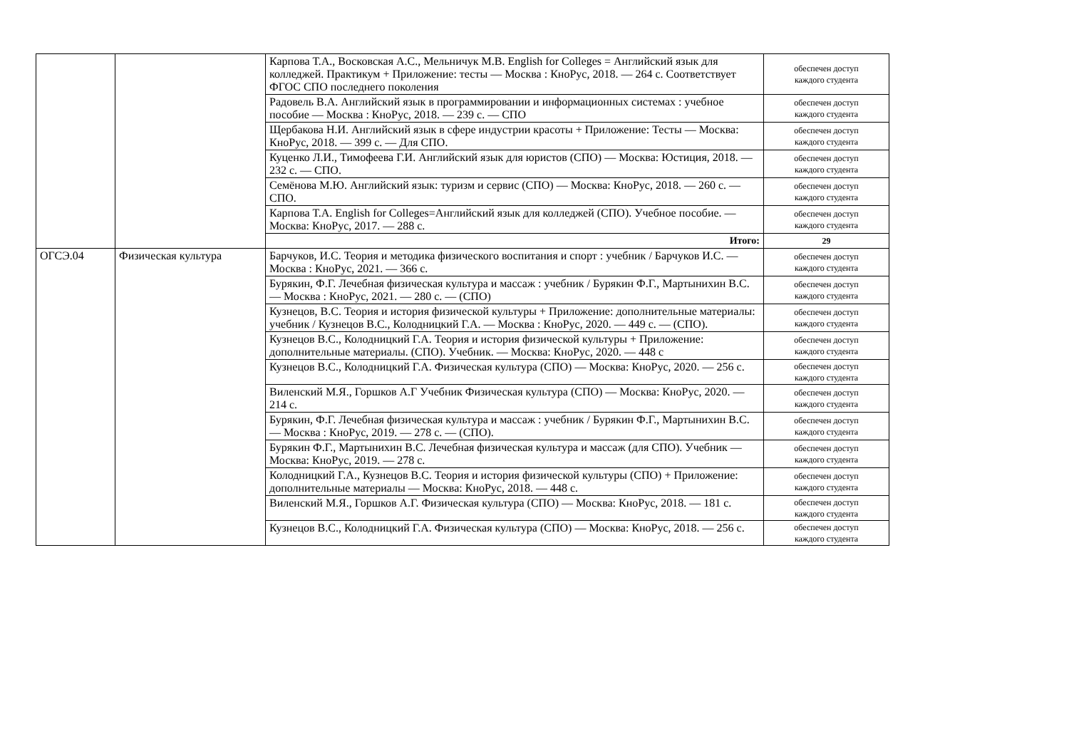| | | Карпова Т.А., Восковская А.С., Мельничук М.В. English for Colleges = Английский язык для колледжей. Практикум + Приложение: тесты — Москва : КноРус, 2018. — 264 с. Соответствует ФГОС СПО последнего поколения | обеспечен доступ каждого студента |
| | | Радовель В.А. Английский язык в программировании и информационных системах : учебное пособие — Москва : КноРус, 2018. — 239 с. — СПО | обеспечен доступ каждого студента |
| | | Щербакова Н.И. Английский язык в сфере индустрии красоты + Приложение: Тесты — Москва: КноРус, 2018. — 399 с. — Для СПО. | обеспечен доступ каждого студента |
| | | Куценко Л.И., Тимофеева Г.И. Английский язык для юристов (СПО) — Москва: Юстиция, 2018. — 232 с. — СПО. | обеспечен доступ каждого студента |
| | | Семёнова М.Ю. Английский язык: туризм и сервис (СПО) — Москва: КноРус, 2018. — 260 с. — СПО. | обеспечен доступ каждого студента |
| | | Карпова Т.А. English for Colleges=Английский язык для колледжей (СПО). Учебное пособие. — Москва: КноРус, 2017. — 288 с. | обеспечен доступ каждого студента |
| | | Итого: | 29 |
| ОГСЭ.04 | Физическая культура | Барчуков, И.С. Теория и методика физического воспитания и спорт : учебник / Барчуков И.С. — Москва : КноРус, 2021. — 366 с. | обеспечен доступ каждого студента |
| | | Бурякин, Ф.Г. Лечебная физическая культура и массаж : учебник / Бурякин Ф.Г., Мартынихин В.С. — Москва : КноРус, 2021. — 280 с. — (СПО) | обеспечен доступ каждого студента |
| | | Кузнецов, В.С. Теория и история физической культуры + Приложение: дополнительные материалы: учебник / Кузнецов В.С., Колодницкий Г.А. — Москва : КноРус, 2020. — 449 с. — (СПО). | обеспечен доступ каждого студента |
| | | Кузнецов В.С., Колодницкий Г.А. Теория и история физической культуры + Приложение: дополнительные материалы. (СПО). Учебник. — Москва: КноРус, 2020. — 448 с | обеспечен доступ каждого студента |
| | | Кузнецов В.С., Колодницкий Г.А. Физическая культура (СПО) — Москва: КноРус, 2020. — 256 с. | обеспечен доступ каждого студента |
| | | Виленский М.Я., Горшков А.Г Учебник Физическая культура (СПО) — Москва: КноРус, 2020. — 214 с. | обеспечен доступ каждого студента |
| | | Бурякин, Ф.Г. Лечебная физическая культура и массаж : учебник / Бурякин Ф.Г., Мартынихин В.С. — Москва : КноРус, 2019. — 278 с. — (СПО). | обеспечен доступ каждого студента |
| | | Бурякин Ф.Г., Мартынихин В.С. Лечебная физическая культура и массаж (для СПО). Учебник — Москва: КноРус, 2019. — 278 с. | обеспечен доступ каждого студента |
| | | Колодницкий Г.А., Кузнецов В.С. Теория и история физической культуры (СПО) + Приложение: дополнительные материалы — Москва: КноРус, 2018. — 448 с. | обеспечен доступ каждого студента |
| | | Виленский М.Я., Горшков А.Г. Физическая культура (СПО) — Москва: КноРус, 2018. — 181 с. | обеспечен доступ каждого студента |
| | | Кузнецов В.С., Колодницкий Г.А. Физическая культура (СПО) — Москва: КноРус, 2018. — 256 с. | обеспечен доступ каждого студента |